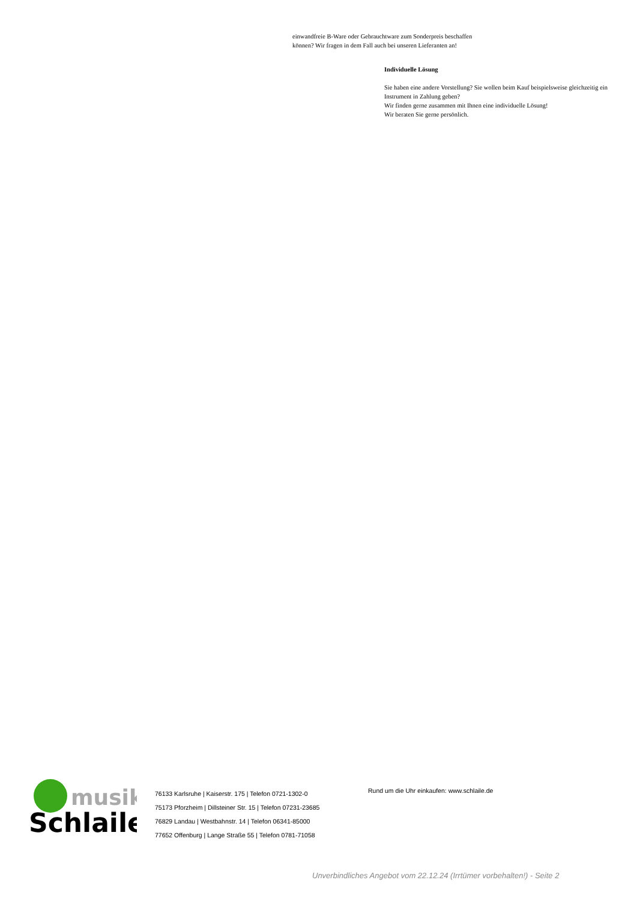einwandfreie B-Ware oder Gebrauchtware zum Sonderpreis beschaffen
können? Wir fragen in dem Fall auch bei unseren Lieferanten an!
Individuelle Lösung
Sie haben eine andere Vorstellung? Sie wollen beim Kauf beispielsweise gleichzeitig ein Instrument in Zahlung geben?
Wir finden gerne zusammen mit Ihnen eine individuelle Lösung!
Wir beraten Sie gerne persönlich.
musik
Schlaile
76133 Karlsruhe | Kaiserstr. 175 | Telefon 0721-1302-0
75173 Pforzheim | Dillsteiner Str. 15 | Telefon 07231-23685
76829 Landau | Westbahnstr. 14 | Telefon 06341-85000
77652 Offenburg | Lange Straße 55 | Telefon 0781-71058
Rund um die Uhr einkaufen: www.schlaile.de
Unverbindliches Angebot vom 22.12.24 (Irrtümer vorbehalten!) - Seite 2